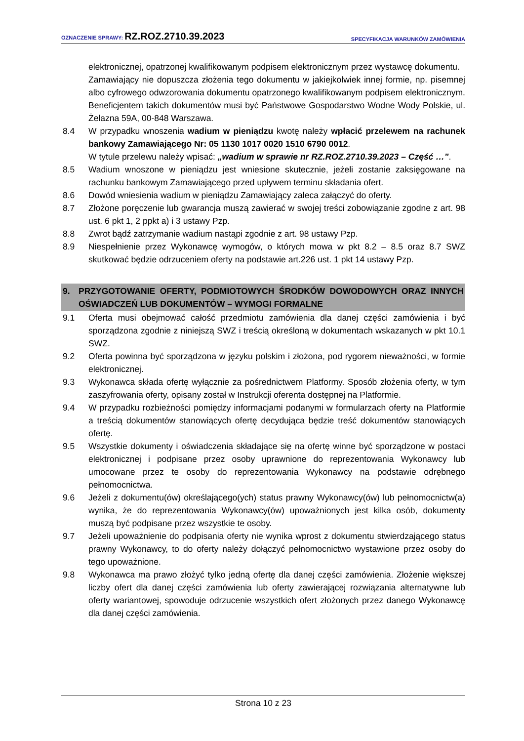OZNACZENIE SPRAWY: RZ.ROZ.2710.39.2023
SPECYFIKACJA WARUNKÓW ZAMÓWIENIA
elektronicznej, opatrzonej kwalifikowanym podpisem elektronicznym przez wystawcę dokumentu.
Zamawiający nie dopuszcza złożenia tego dokumentu w jakiejkolwiek innej formie, np. pisemnej albo cyfrowego odwzorowania dokumentu opatrzonego kwalifikowanym podpisem elektronicznym. Beneficjentem takich dokumentów musi być Państwowe Gospodarstwo Wodne Wody Polskie, ul. Żelazna 59A, 00-848 Warszawa.
8.4 W przypadku wnoszenia wadium w pieniądzu kwotę należy wpłacić przelewem na rachunek bankowy Zamawiającego Nr: 05 1130 1017 0020 1510 6790 0012.
W tytule przelewu należy wpisać: „wadium w sprawie nr RZ.ROZ.2710.39.2023 – Część …”.
8.5 Wadium wnoszone w pieniądzu jest wniesione skutecznie, jeżeli zostanie zaksięgowane na rachunku bankowym Zamawiającego przed upływem terminu składania ofert.
8.6 Dowód wniesienia wadium w pieniądzu Zamawiający zaleca załączyć do oferty.
8.7 Złożone poręczenie lub gwarancja muszą zawierać w swojej treści zobowiązanie zgodne z art. 98 ust. 6 pkt 1, 2 ppkt a) i 3 ustawy Pzp.
8.8 Zwrot bądź zatrzymanie wadium nastąpi zgodnie z art. 98 ustawy Pzp.
8.9 Niespełnienie przez Wykonawcę wymogów, o których mowa w pkt 8.2 – 8.5 oraz 8.7 SWZ skutkować będzie odrzuceniem oferty na podstawie art.226 ust. 1 pkt 14 ustawy Pzp.
9. PRZYGOTOWANIE OFERTY, PODMIOTOWYCH ŚRODKÓW DOWODOWYCH ORAZ INNYCH OŚWIADCZEŃ LUB DOKUMENTÓW – WYMOGI FORMALNE
9.1 Oferta musi obejmować całość przedmiotu zamówienia dla danej części zamówienia i być sporządzona zgodnie z niniejszą SWZ i treścią określoną w dokumentach wskazanych w pkt 10.1 SWZ.
9.2 Oferta powinna być sporządzona w języku polskim i złożona, pod rygorem nieważności, w formie elektronicznej.
9.3 Wykonawca składa ofertę wyłącznie za pośrednictwem Platformy. Sposób złożenia oferty, w tym zaszyfrowania oferty, opisany został w Instrukcji oferenta dostępnej na Platformie.
9.4 W przypadku rozbieżności pomiędzy informacjami podanymi w formularzach oferty na Platformie a treścią dokumentów stanowiących ofertę decydująca będzie treść dokumentów stanowiących ofertę.
9.5 Wszystkie dokumenty i oświadczenia składające się na ofertę winne być sporządzone w postaci elektronicznej i podpisane przez osoby uprawnione do reprezentowania Wykonawcy lub umocowane przez te osoby do reprezentowania Wykonawcy na podstawie odrębnego pełnomocnictwa.
9.6 Jeżeli z dokumentu(ów) określającego(ych) status prawny Wykonawcy(ów) lub pełnomocnictw(a) wynika, że do reprezentowania Wykonawcy(ów) upoważnionych jest kilka osób, dokumenty muszą być podpisane przez wszystkie te osoby.
9.7 Jeżeli upoważnienie do podpisania oferty nie wynika wprost z dokumentu stwierdzającego status prawny Wykonawcy, to do oferty należy dołączyć pełnomocnictwo wystawione przez osoby do tego upoważnione.
9.8 Wykonawca ma prawo złożyć tylko jedną ofertę dla danej części zamówienia. Złożenie większej liczby ofert dla danej części zamówienia lub oferty zawierającej rozwiązania alternatywne lub oferty wariantowej, spowoduje odrzucenie wszystkich ofert złożonych przez danego Wykonawcę dla danej części zamówienia.
Strona 10 z 23